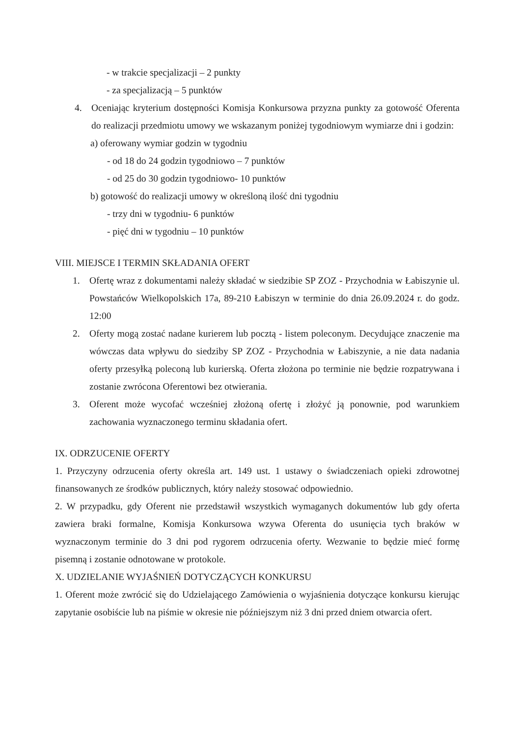- w trakcie specjalizacji – 2 punkty
- za specjalizacją – 5 punktów
4. Oceniając kryterium dostępności Komisja Konkursowa przyzna punkty za gotowość Oferenta do realizacji przedmiotu umowy we wskazanym poniżej tygodniowym wymiarze dni i godzin:
a) oferowany wymiar godzin w tygodniu
- od 18 do 24 godzin tygodniowo – 7 punktów
- od 25 do 30 godzin tygodniowo- 10 punktów
b) gotowość do realizacji umowy w określoną ilość dni tygodniu
- trzy dni w tygodniu- 6 punktów
- pięć dni w tygodniu – 10 punktów
VIII. MIEJSCE I TERMIN SKŁADANIA OFERT
1. Ofertę wraz z dokumentami należy składać w siedzibie SP ZOZ - Przychodnia w Łabiszynie ul. Powstańców Wielkopolskich 17a, 89-210 Łabiszyn w terminie do dnia 26.09.2024 r. do godz. 12:00
2. Oferty mogą zostać nadane kurierem lub pocztą - listem poleconym. Decydujące znaczenie ma wówczas data wpływu do siedziby SP ZOZ - Przychodnia w Łabiszynie, a nie data nadania oferty przesyłką poleconą lub kurierską. Oferta złożona po terminie nie będzie rozpatrywana i zostanie zwrócona Oferentowi bez otwierania.
3. Oferent może wycofać wcześniej złożoną ofertę i złożyć ją ponownie, pod warunkiem zachowania wyznaczonego terminu składania ofert.
IX. ODRZUCENIE OFERTY
1. Przyczyny odrzucenia oferty określa art. 149 ust. 1 ustawy o świadczeniach opieki zdrowotnej finansowanych ze środków publicznych, który należy stosować odpowiednio.
2. W przypadku, gdy Oferent nie przedstawił wszystkich wymaganych dokumentów lub gdy oferta zawiera braki formalne, Komisja Konkursowa wzywa Oferenta do usunięcia tych braków w wyznaczonym terminie do 3 dni pod rygorem odrzucenia oferty. Wezwanie to będzie mieć formę pisemną i zostanie odnotowane w protokole.
X. UDZIELANIE WYJAŚNIEŃ DOTYCZĄCYCH KONKURSU
1. Oferent może zwrócić się do Udzielającego Zamówienia o wyjaśnienia dotyczące konkursu kierując zapytanie osobiście lub na piśmie w okresie nie późniejszym niż 3 dni przed dniem otwarcia ofert.